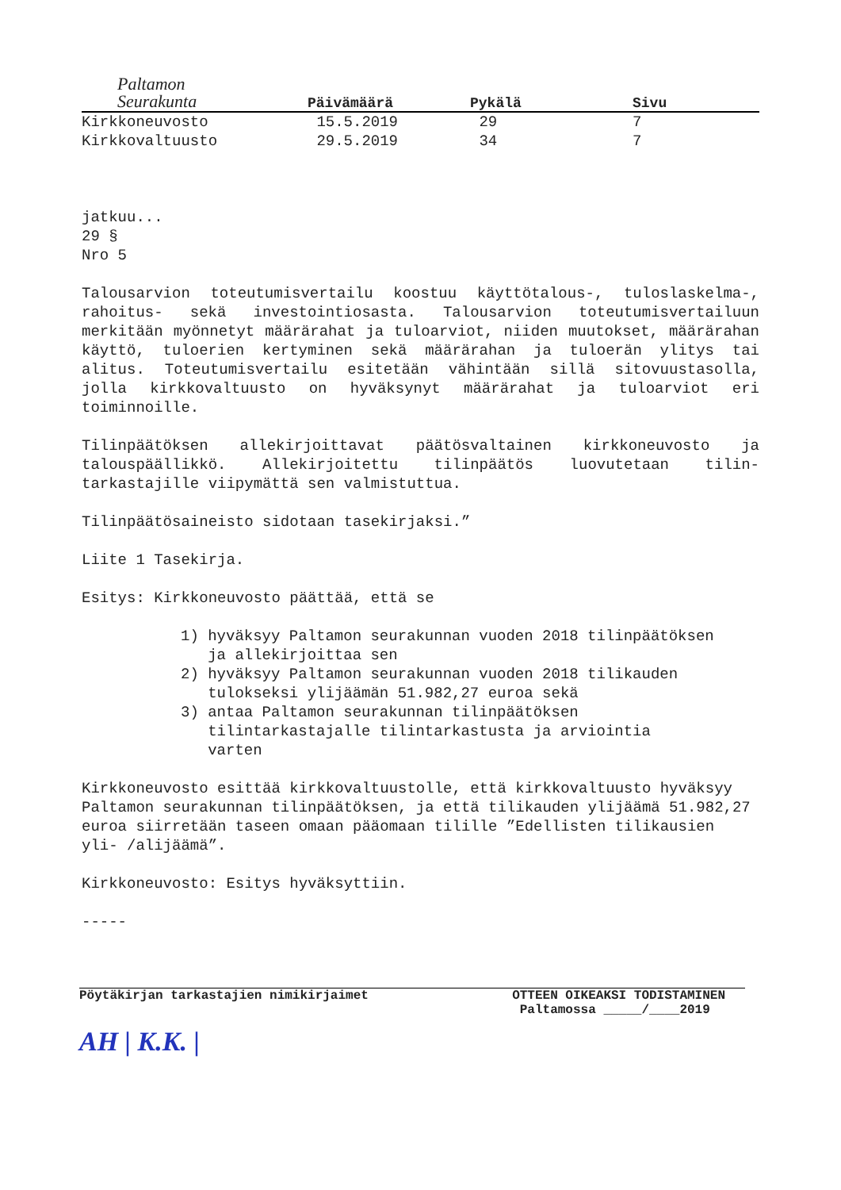Paltamon
Seurakunta
| | Päivämäärä | Pykälä | Sivu |
| --- | --- | --- | --- |
| Kirkkoneuvosto | 15.5.2019 | 29 | 7 |
| Kirkkovaltuusto | 29.5.2019 | 34 | 7 |
jatkuu...
29 §
Nro 5
Talousarvion toteutumisvertailu koostuu käyttötalous-, tuloslaskelma-, rahoitus- sekä investointiosasta. Talousarvion toteutumisvertailuun merkitään myönnetyt määrärahat ja tuloarviot, niiden muutokset, määrärahan käyttö, tuloerien kertyminen sekä määrärahan ja tuloerän ylitys tai alitus. Toteutumisvertailu esitetään vähintään sillä sitovuustasolla, jolla kirkkovaltuusto on hyväksynyt määrärahat ja tuloarviot eri toiminnoille.
Tilinpäätöksen allekirjoittavat päätösvaltainen kirkkoneuvosto ja talouspäällikkö. Allekirjoitettu tilinpäätös luovutetaan tilin-tarkastajille viipymättä sen valmistuttua.
Tilinpäätösaineisto sidotaan tasekirjaksi.”
Liite 1 Tasekirja.
Esitys: Kirkkoneuvosto päättää, että se
1) hyväksyy Paltamon seurakunnan vuoden 2018 tilinpäätöksen
ja allekirjoittaa sen
2) hyväksyy Paltamon seurakunnan vuoden 2018 tilikauden
tulokseksi ylijäämän 51.982,27 euroa sekä
3) antaa Paltamon seurakunnan tilinpäätöksen
tilintarkastajalle tilintarkastusta ja arviointia
varten
Kirkkoneuvosto esittää kirkkovaltuustolle, että kirkkovaltuusto hyväksyy Paltamon seurakunnan tilinpäätöksen, ja että tilikauden ylijäämä 51.982,27 euroa siirretään taseen omaan pääomaan tilille ”Edellisten tilikausien yli- /alijäämä”.
Kirkkoneuvosto: Esitys hyväksyttiin.
-----
Pöytäkirjan tarkastajien nimikirjaimet
AH | K.K. |
OTTEEN OIKEAKSI TODISTAMINEN
Paltamossa _____/____2019